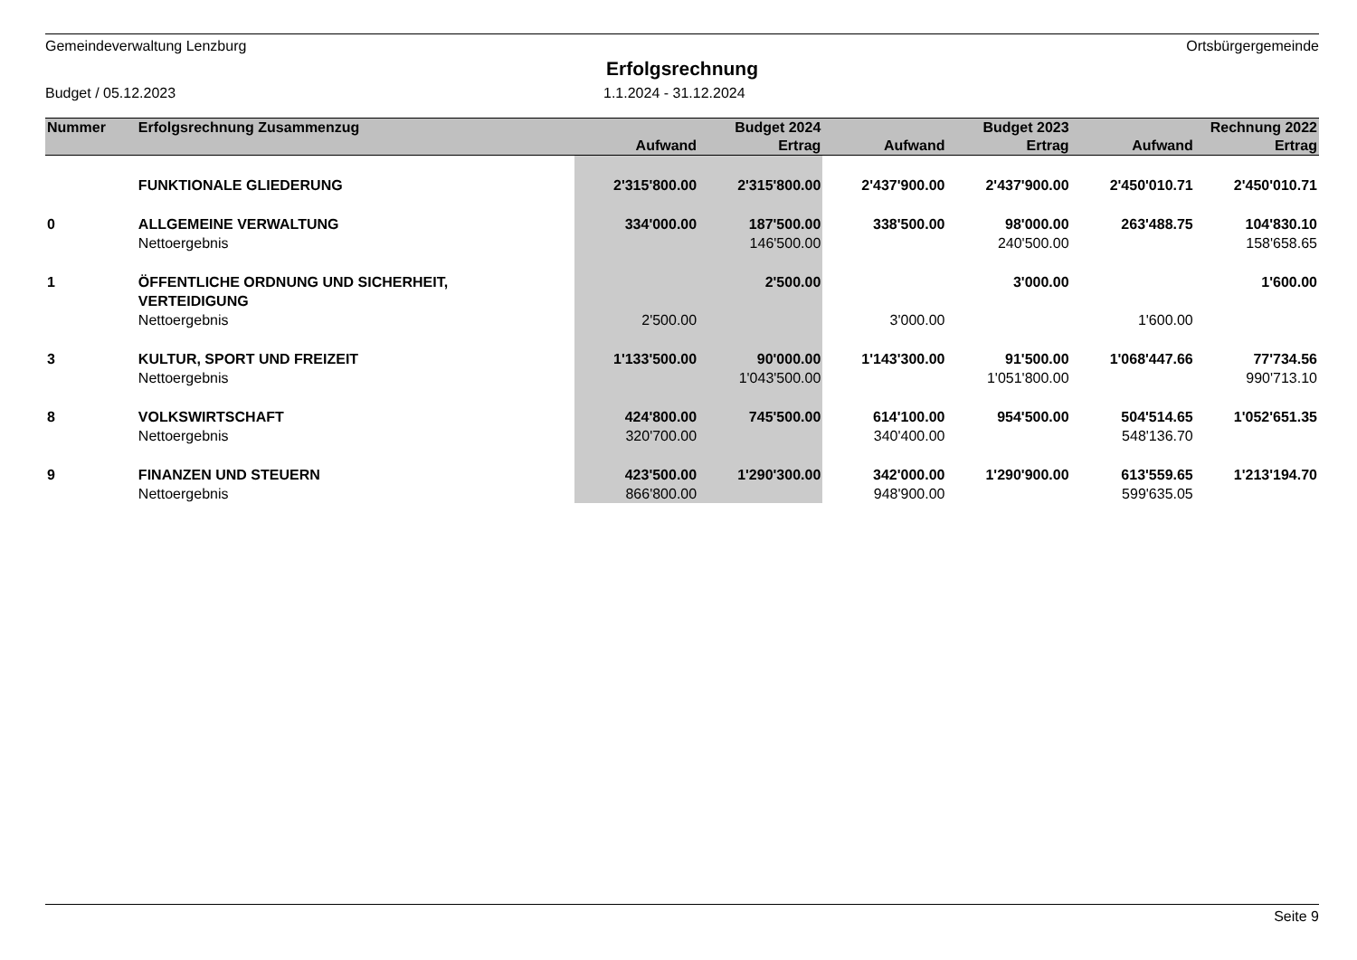Gemeindeverwaltung Lenzburg Ortsbürgergemeinde
Erfolgsrechnung
Budget / 05.12.2023 1.1.2024 - 31.12.2024
| Nummer | Erfolgsrechnung Zusammenzug | | Budget 2024 | | Budget 2023 | | Rechnung 2022 |
| --- | --- | --- | --- | --- | --- | --- | --- |
| | | Aufwand | Ertrag | Aufwand | Ertrag | Aufwand | Ertrag |
| | FUNKTIONALE GLIEDERUNG | 2'315'800.00 | 2'315'800.00 | 2'437'900.00 | 2'437'900.00 | 2'450'010.71 | 2'450'010.71 |
| 0 | ALLGEMEINE VERWALTUNG | 334'000.00 | 187'500.00 | 338'500.00 | 98'000.00 | 263'488.75 | 104'830.10 |
| | Nettoergebnis | | 146'500.00 | | 240'500.00 | | 158'658.65 |
| 1 | ÖFFENTLICHE ORDNUNG UND SICHERHEIT, VERTEIDIGUNG | | 2'500.00 | | 3'000.00 | | 1'600.00 |
| | Nettoergebnis | 2'500.00 | | 3'000.00 | | 1'600.00 | |
| 3 | KULTUR, SPORT UND FREIZEIT | 1'133'500.00 | 90'000.00 | 1'143'300.00 | 91'500.00 | 1'068'447.66 | 77'734.56 |
| | Nettoergebnis | | 1'043'500.00 | | 1'051'800.00 | | 990'713.10 |
| 8 | VOLKSWIRTSCHAFT | 424'800.00 | 745'500.00 | 614'100.00 | 954'500.00 | 504'514.65 | 1'052'651.35 |
| | Nettoergebnis | 320'700.00 | | 340'400.00 | | 548'136.70 | |
| 9 | FINANZEN UND STEUERN | 423'500.00 | 1'290'300.00 | 342'000.00 | 1'290'900.00 | 613'559.65 | 1'213'194.70 |
| | Nettoergebnis | 866'800.00 | | 948'900.00 | | 599'635.05 | |
Seite 9